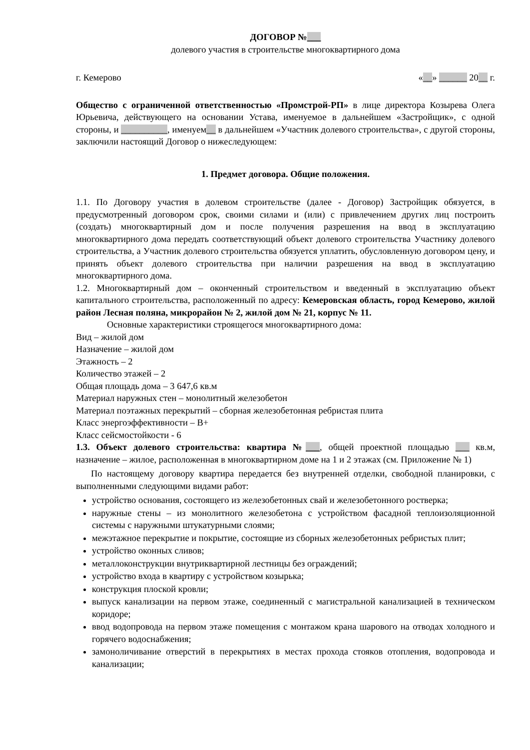ДОГОВОР №___
долевого участия в строительстве многоквартирного дома
г. Кемерово «__» ______ 20__ г.
Общество с ограниченной ответственностью «Промстрой-РП» в лице директора Козырева Олега Юрьевича, действующего на основании Устава, именуемое в дальнейшем «Застройщик», с одной стороны, и __________, именуем__ в дальнейшем «Участник долевого строительства», с другой стороны, заключили настоящий Договор о нижеследующем:
1. Предмет договора. Общие положения.
1.1. По Договору участия в долевом строительстве (далее - Договор) Застройщик обязуется, в предусмотренный договором срок, своими силами и (или) с привлечением других лиц построить (создать) многоквартирный дом и после получения разрешения на ввод в эксплуатацию многоквартирного дома передать соответствующий объект долевого строительства Участнику долевого строительства, а Участник долевого строительства обязуется уплатить, обусловленную договором цену, и принять объект долевого строительства при наличии разрешения на ввод в эксплуатацию многоквартирного дома.
1.2. Многоквартирный дом – оконченный строительством и введенный в эксплуатацию объект капитального строительства, расположенный по адресу: Кемеровская область, город Кемерово, жилой район Лесная поляна, микрорайон № 2, жилой дом № 21, корпус № 11.
Основные характеристики строящегося многоквартирного дома:
Вид – жилой дом
Назначение – жилой дом
Этажность – 2
Количество этажей – 2
Общая площадь дома – 3 647,6 кв.м
Материал наружных стен – монолитный железобетон
Материал поэтажных перекрытий – сборная железобетонная ребристая плита
Класс энергоэффективности – В+
Класс сейсмостойкости - 6
1.3. Объект долевого строительства: квартира №___, общей проектной площадью ___ кв.м, назначение – жилое, расположенная в многоквартирном доме на 1 и 2 этажах (см. Приложение № 1)
По настоящему договору квартира передается без внутренней отделки, свободной планировки, с выполненными следующими видами работ:
устройство основания, состоящего из железобетонных свай и железобетонного ростверка;
наружные стены – из монолитного железобетона с устройством фасадной теплоизоляционной системы с наружными штукатурными слоями;
межэтажное перекрытие и покрытие, состоящие из сборных железобетонных ребристых плит;
устройство оконных сливов;
металлоконструкции внутриквартирной лестницы без ограждений;
устройство входа в квартиру с устройством козырька;
конструкция плоской кровли;
выпуск канализации на первом этаже, соединенный с магистральной канализацией в техническом коридоре;
ввод водопровода на первом этаже помещения с монтажом крана шарового на отводах холодного и горячего водоснабжения;
замоноличивание отверстий в перекрытиях в местах прохода стояков отопления, водопровода и канализации;